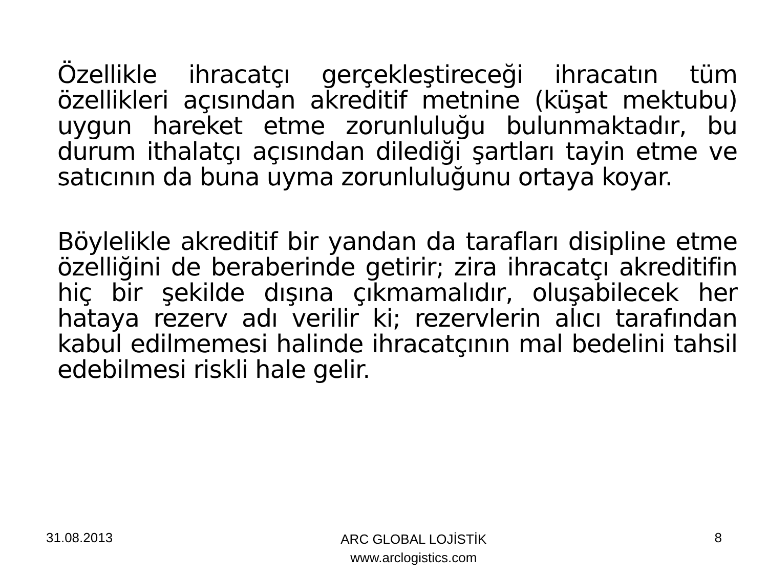Özellikle ihracatçı gerçekleştireceği ihracatın tüm özellikleri açısından akreditif metnine (küşat mektubu) uygun hareket etme zorunluluğu bulunmaktadır, bu durum ithalatçı açısından dilediği şartları tayin etme ve satıcının da buna uyma zorunluluğunu ortaya koyar.
Böylelikle akreditif bir yandan da tarafları disipline etme özelliğini de beraberinde getirir; zira ihracatçı akreditifin hiç bir şekilde dışına çıkmamalıdır, oluşabilecek her hataya rezerv adı verilir ki; rezervlerin alıcı tarafından kabul edilmemesi halinde ihracatçının mal bedelini tahsil edebilmesi riskli hale gelir.
31.08.2013
ARC GLOBAL LOJİSTİK
www.arclogistics.com
8